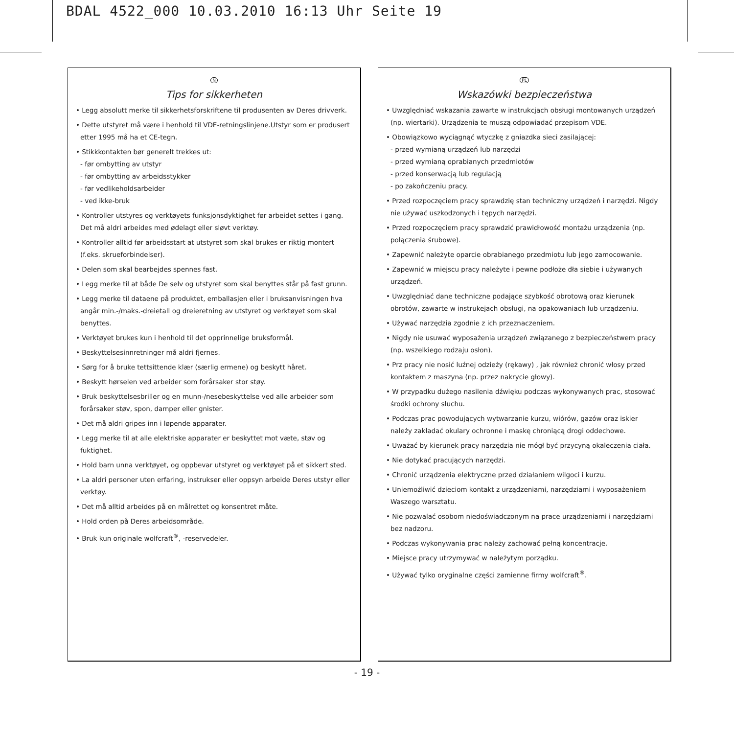BDAL 4522_000 10.03.2010 16:13 Uhr Seite 19
N
Tips for sikkerheten
• Legg absolutt merke til sikkerhetsforskriftene til produsenten av Deres drivverk.
• Dette utstyret må være i henhold til VDE-retningslinjene.Utstyr som er produsert etter 1995 må ha et CE-tegn.
• Stikkkontakten bør generelt trekkes ut:
- før ombytting av utstyr
- før ombytting av arbeidsstykker
- før vedlikeholdsarbeider
- ved ikke-bruk
• Kontroller utstyres og verktøyets funksjonsdyktighet før arbeidet settes i gang. Det må aldri arbeides med ødelagt eller sløvt verktøy.
• Kontroller alltid før arbeidsstart at utstyret som skal brukes er riktig montert (f.eks. skrueforbindelser).
• Delen som skal bearbejdes spennes fast.
• Legg merke til at både De selv og utstyret som skal benyttes står på fast grunn.
• Legg merke til dataene på produktet, emballasjen eller i bruksanvisningen hva angår min.-/maks.-dreietall og dreieretning av utstyret og verktøyet som skal benyttes.
• Verktøyet brukes kun i henhold til det opprinnelige bruksformål.
• Beskyttelsesinnretninger må aldri fjernes.
• Sørg for å bruke tettsittende klær (særlig ermene) og beskytt håret.
• Beskytt hørselen ved arbeider som forårsaker stor støy.
• Bruk beskyttelsesbriller og en munn-/nesebeskyttelse ved alle arbeider som forårsaker støv, spon, damper eller gnister.
• Det må aldri gripes inn i løpende apparater.
• Legg merke til at alle elektriske apparater er beskyttet mot væte, støv og fuktighet.
• Hold barn unna verktøyet, og oppbevar utstyret og verktøyet på et sikkert sted.
• La aldri personer uten erfaring, instrukser eller oppsyn arbeide Deres utstyr eller verktøy.
• Det må alltid arbeides på en målrettet og konsentret måte.
• Hold orden på Deres arbeidsområde.
• Bruk kun originale wolfcraft<sup>®</sup>, -reservedeler.
PL
Wskazówki bezpieczeństwa
• Uwzględniać wskazania zawarte w instrukcjach obsługi montowanych urządzeń (np. wiertarki). Urządzenia te muszą odpowiadać przepisom VDE.
• Obowiązkowo wyciągnąć wtyczkę z gniazdka sieci zasilającej:
- przed wymianą urządzeń lub narzędzi
- przed wymianą oprabianych przedmiotów
- przed konserwacją lub regulacją
- po zakończeniu pracy.
• Przed rozpoczęciem pracy sprawdzię stan techniczny urządzeń i narzędzi. Nigdy nie używać uszkodzonych i tępych narzędzi.
• Przed rozpoczęciem pracy sprawdzić prawidłowość montażu urządzenia (np. połączenia śrubowe).
• Zapewnić należyte oparcie obrabianego przedmiotu lub jego zamocowanie.
• Zapewnić w miejscu pracy należyte i pewne podłoże dła siebie i używanych urządzeń.
• Uwzględniać dane techniczne podające szybkość obrotową oraz kierunek obrotów, zawarte w instrukejach obsługi, na opakowaniach lub urządzeniu.
• Używać narzędzia zgodnie z ich przeznaczeniem.
• Nigdy nie usuwać wyposażenia urządzeń związanego z bezpieczeństwem pracy (np. wszelkiego rodzaju osłon).
• Prz pracy nie nosić luźnej odzieży (rękawy) , jak również chronić włosy przed kontaktem z maszyna (np. przez nakrycie głowy).
• W przypadku dużego nasilenia dźwięku podczas wykonywanych prac, stosować środki ochrony słuchu.
• Podczas prac powodujących wytwarzanie kurzu, wiórów, gazów oraz iskier należy zakładać okulary ochronne i maskę chroniącą drogi oddechowe.
• Uważać by kierunek pracy narzędzia nie mógł być przycyną okaleczenia ciała.
• Nie dotykać pracujących narzędzi.
• Chronić urządzenia elektryczne przed działaniem wilgoci i kurzu.
• Uniemożliwić dzieciom kontakt z urządzeniami, narzędziami i wyposażeniem Waszego warsztatu.
• Nie pozwalać osobom niedoświadczonym na prace urządzeniami i narzędziami bez nadzoru.
• Podczas wykonywania prac należy zachować pełną koncentracje.
• Miejsce pracy utrzymywać w należytym porządku.
• Używać tylko oryginalne części zamienne firmy wolfcraft<sup>®</sup>.
- 19 -